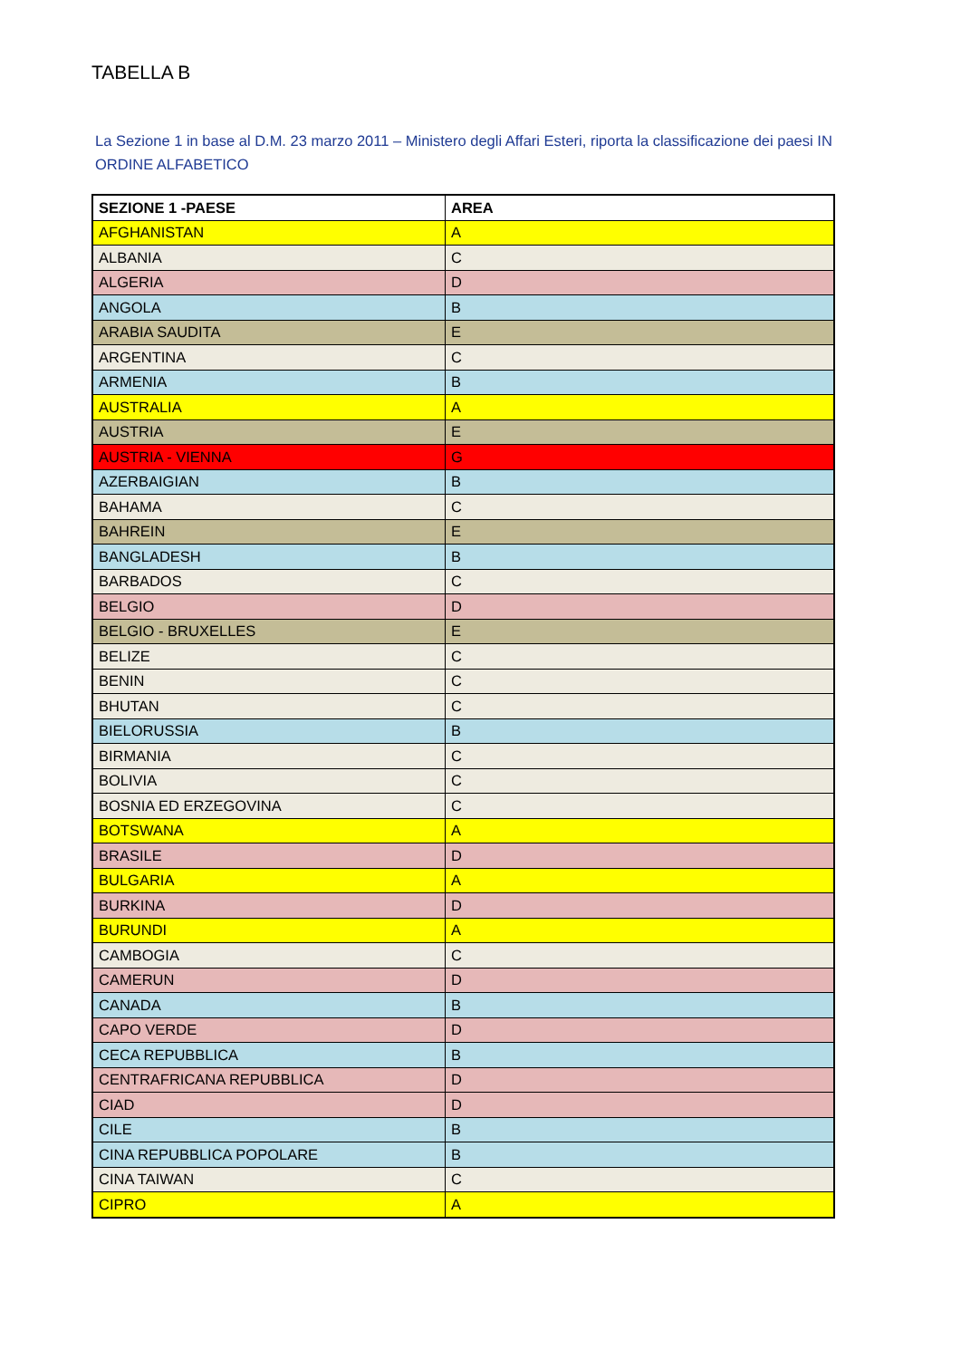TABELLA B
La Sezione 1 in base al D.M. 23 marzo 2011 – Ministero degli Affari Esteri, riporta la classificazione dei paesi IN ORDINE ALFABETICO
| SEZIONE 1 -PAESE | AREA |
| --- | --- |
| AFGHANISTAN | A |
| ALBANIA | C |
| ALGERIA | D |
| ANGOLA | B |
| ARABIA SAUDITA | E |
| ARGENTINA | C |
| ARMENIA | B |
| AUSTRALIA | A |
| AUSTRIA | E |
| AUSTRIA - VIENNA | G |
| AZERBAIGIAN | B |
| BAHAMA | C |
| BAHREIN | E |
| BANGLADESH | B |
| BARBADOS | C |
| BELGIO | D |
| BELGIO - BRUXELLES | E |
| BELIZE | C |
| BENIN | C |
| BHUTAN | C |
| BIELORUSSIA | B |
| BIRMANIA | C |
| BOLIVIA | C |
| BOSNIA ED ERZEGOVINA | C |
| BOTSWANA | A |
| BRASILE | D |
| BULGARIA | A |
| BURKINA | D |
| BURUNDI | A |
| CAMBOGIA | C |
| CAMERUN | D |
| CANADA | B |
| CAPO VERDE | D |
| CECA REPUBBLICA | B |
| CENTRAFRICANA REPUBBLICA | D |
| CIAD | D |
| CILE | B |
| CINA REPUBBLICA POPOLARE | B |
| CINA TAIWAN | C |
| CIPRO | A |